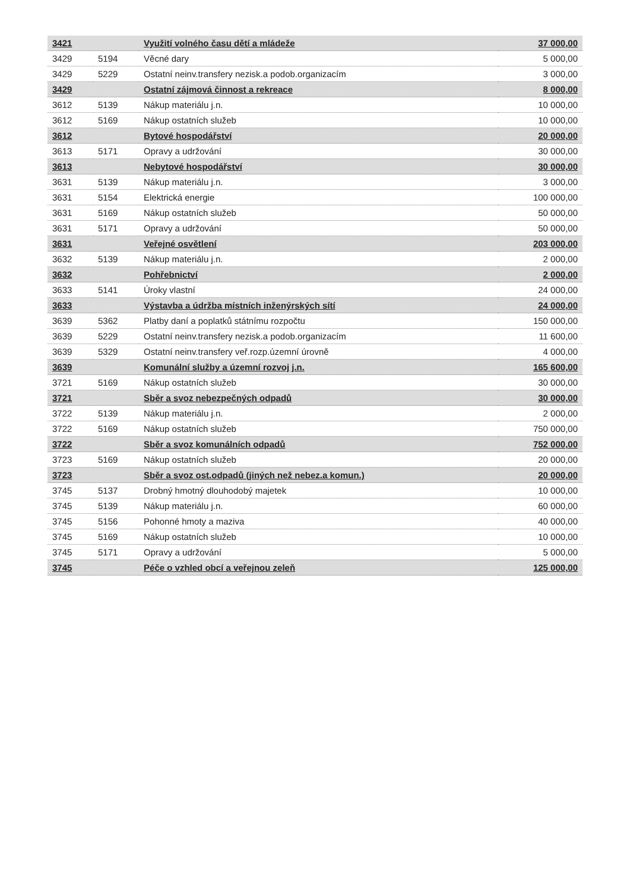| 3421 | | Využití volného času dětí a mládeže | 37 000,00 |
| 3429 | 5194 | Věcné dary | 5 000,00 |
| 3429 | 5229 | Ostatní neinv.transfery nezisk.a podob.organizacím | 3 000,00 |
| 3429 | | Ostatní zájmová činnost a rekreace | 8 000,00 |
| 3612 | 5139 | Nákup materiálu j.n. | 10 000,00 |
| 3612 | 5169 | Nákup ostatních služeb | 10 000,00 |
| 3612 | | Bytové hospodářství | 20 000,00 |
| 3613 | 5171 | Opravy a udržování | 30 000,00 |
| 3613 | | Nebytové hospodářství | 30 000,00 |
| 3631 | 5139 | Nákup materiálu j.n. | 3 000,00 |
| 3631 | 5154 | Elektrická energie | 100 000,00 |
| 3631 | 5169 | Nákup ostatních služeb | 50 000,00 |
| 3631 | 5171 | Opravy a udržování | 50 000,00 |
| 3631 | | Veřejné osvětlení | 203 000,00 |
| 3632 | 5139 | Nákup materiálu j.n. | 2 000,00 |
| 3632 | | Pohřebnictví | 2 000,00 |
| 3633 | 5141 | Úroky vlastní | 24 000,00 |
| 3633 | | Výstavba a údržba místních inženýrských sítí | 24 000,00 |
| 3639 | 5362 | Platby daní a poplatků státnímu rozpočtu | 150 000,00 |
| 3639 | 5229 | Ostatní neinv.transfery nezisk.a podob.organizacím | 11 600,00 |
| 3639 | 5329 | Ostatní neinv.transfery veř.rozp.územní úrovně | 4 000,00 |
| 3639 | | Komunální služby a územní rozvoj j.n. | 165 600,00 |
| 3721 | 5169 | Nákup ostatních služeb | 30 000,00 |
| 3721 | | Sběr a svoz nebezpečných odpadů | 30 000,00 |
| 3722 | 5139 | Nákup materiálu j.n. | 2 000,00 |
| 3722 | 5169 | Nákup ostatních služeb | 750 000,00 |
| 3722 | | Sběr a svoz komunálních odpadů | 752 000,00 |
| 3723 | 5169 | Nákup ostatních služeb | 20 000,00 |
| 3723 | | Sběr a svoz ost.odpadů (jiných než nebez.a komun.) | 20 000,00 |
| 3745 | 5137 | Drobný hmotný dlouhodobý majetek | 10 000,00 |
| 3745 | 5139 | Nákup materiálu j.n. | 60 000,00 |
| 3745 | 5156 | Pohonné hmoty a maziva | 40 000,00 |
| 3745 | 5169 | Nákup ostatních služeb | 10 000,00 |
| 3745 | 5171 | Opravy a udržování | 5 000,00 |
| 3745 | | Péče o vzhled obcí a veřejnou zeleň | 125 000,00 |